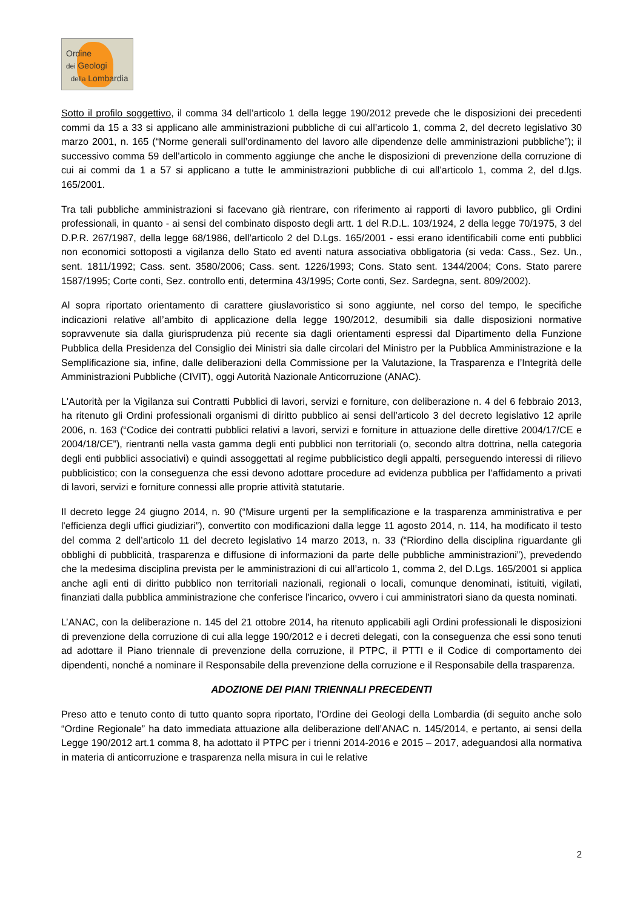Ordine
dei Geologi
della Lombardia
Sotto il profilo soggettivo, il comma 34 dell’articolo 1 della legge 190/2012 prevede che le disposizioni dei precedenti commi da 15 a 33 si applicano alle amministrazioni pubbliche di cui all’articolo 1, comma 2, del decreto legislativo 30 marzo 2001, n. 165 (“Norme generali sull’ordinamento del lavoro alle dipendenze delle amministrazioni pubbliche”); il successivo comma 59 dell’articolo in commento aggiunge che anche le disposizioni di prevenzione della corruzione di cui ai commi da 1 a 57 si applicano a tutte le amministrazioni pubbliche di cui all’articolo 1, comma 2, del d.lgs. 165/2001.
Tra tali pubbliche amministrazioni si facevano già rientrare, con riferimento ai rapporti di lavoro pubblico, gli Ordini professionali, in quanto - ai sensi del combinato disposto degli artt. 1 del R.D.L. 103/1924, 2 della legge 70/1975, 3 del D.P.R. 267/1987, della legge 68/1986, dell’articolo 2 del D.Lgs. 165/2001 - essi erano identificabili come enti pubblici non economici sottoposti a vigilanza dello Stato ed aventi natura associativa obbligatoria (si veda: Cass., Sez. Un., sent. 1811/1992; Cass. sent. 3580/2006; Cass. sent. 1226/1993; Cons. Stato sent. 1344/2004; Cons. Stato parere 1587/1995; Corte conti, Sez. controllo enti, determina 43/1995; Corte conti, Sez. Sardegna, sent. 809/2002).
Al sopra riportato orientamento di carattere giuslavoristico si sono aggiunte, nel corso del tempo, le specifiche indicazioni relative all’ambito di applicazione della legge 190/2012, desumibili sia dalle disposizioni normative sopravvenute sia dalla giurisprudenza più recente sia dagli orientamenti espressi dal Dipartimento della Funzione Pubblica della Presidenza del Consiglio dei Ministri sia dalle circolari del Ministro per la Pubblica Amministrazione e la Semplificazione sia, infine, dalle deliberazioni della Commissione per la Valutazione, la Trasparenza e l’Integrità delle Amministrazioni Pubbliche (CIVIT), oggi Autorità Nazionale Anticorruzione (ANAC).
L'Autorità per la Vigilanza sui Contratti Pubblici di lavori, servizi e forniture, con deliberazione n. 4 del 6 febbraio 2013, ha ritenuto gli Ordini professionali organismi di diritto pubblico ai sensi dell’articolo 3 del decreto legislativo 12 aprile 2006, n. 163 (“Codice dei contratti pubblici relativi a lavori, servizi e forniture in attuazione delle direttive 2004/17/CE e 2004/18/CE”), rientranti nella vasta gamma degli enti pubblici non territoriali (o, secondo altra dottrina, nella categoria degli enti pubblici associativi) e quindi assoggettati al regime pubblicistico degli appalti, perseguendo interessi di rilievo pubblicistico; con la conseguenza che essi devono adottare procedure ad evidenza pubblica per l’affidamento a privati di lavori, servizi e forniture connessi alle proprie attività statutarie.
Il decreto legge 24 giugno 2014, n. 90 (“Misure urgenti per la semplificazione e la trasparenza amministrativa e per l'efficienza degli uffici giudiziari”), convertito con modificazioni dalla legge 11 agosto 2014, n. 114, ha modificato il testo del comma 2 dell’articolo 11 del decreto legislativo 14 marzo 2013, n. 33 (“Riordino della disciplina riguardante gli obblighi di pubblicità, trasparenza e diffusione di informazioni da parte delle pubbliche amministrazioni”), prevedendo che la medesima disciplina prevista per le amministrazioni di cui all’articolo 1, comma 2, del D.Lgs. 165/2001 si applica anche agli enti di diritto pubblico non territoriali nazionali, regionali o locali, comunque denominati, istituiti, vigilati, finanziati dalla pubblica amministrazione che conferisce l'incarico, ovvero i cui amministratori siano da questa nominati.
L’ANAC, con la deliberazione n. 145 del 21 ottobre 2014, ha ritenuto applicabili agli Ordini professionali le disposizioni di prevenzione della corruzione di cui alla legge 190/2012 e i decreti delegati, con la conseguenza che essi sono tenuti ad adottare il Piano triennale di prevenzione della corruzione, il PTPC, il PTTI e il Codice di comportamento dei dipendenti, nonché a nominare il Responsabile della prevenzione della corruzione e il Responsabile della trasparenza.
ADOZIONE DEI PIANI TRIENNALI PRECEDENTI
Preso atto e tenuto conto di tutto quanto sopra riportato, l’Ordine dei Geologi della Lombardia (di seguito anche solo “Ordine Regionale” ha dato immediata attuazione alla deliberazione dell’ANAC n. 145/2014, e pertanto, ai sensi della Legge 190/2012 art.1 comma 8, ha adottato il PTPC per i trienni 2014-2016 e 2015 – 2017, adeguandosi alla normativa in materia di anticorruzione e trasparenza nella misura in cui le relative
2